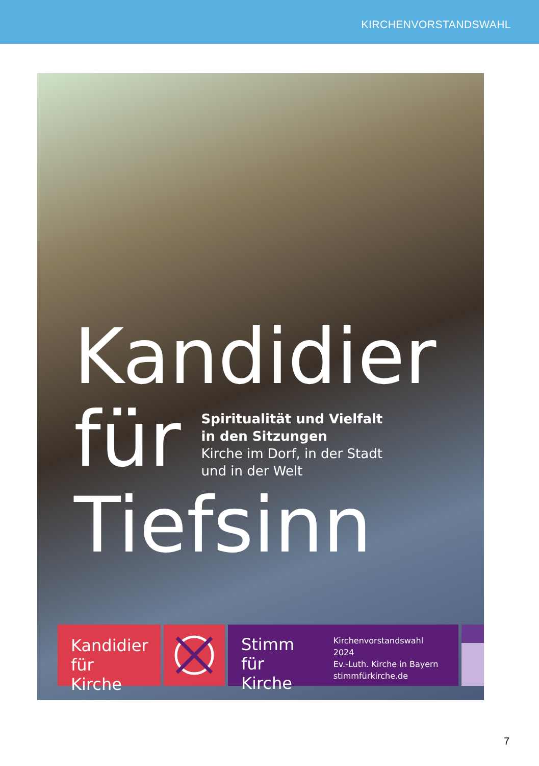KIRCHENVORSTANDSWAHL
Kandidier
für
Spiritualität und Vielfalt
in den Sitzungen
Kirche im Dorf, in der Stadt
und in der Welt
Tiefsinn
Kandidier
für Kirche
Stimm
für Kirche
Kirchenvorstandswahl 2024
Ev.-Luth. Kirche in Bayern
stimmfürkirche.de
7